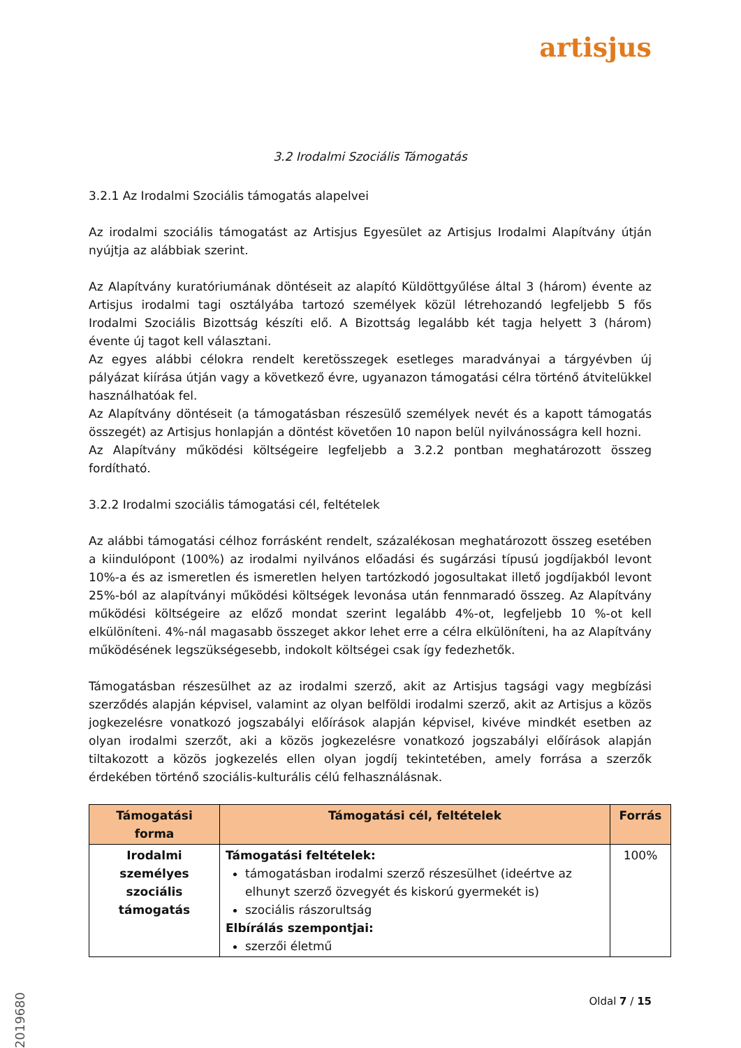artisjus
3.2 Irodalmi Szociális Támogatás
3.2.1 Az Irodalmi Szociális támogatás alapelvei
Az irodalmi szociális támogatást az Artisjus Egyesület az Artisjus Irodalmi Alapítvány útján nyújtja az alábbiak szerint.
Az Alapítvány kuratóriumának döntéseit az alapító Küldöttgyűlése által 3 (három) évente az Artisjus irodalmi tagi osztályába tartozó személyek közül létrehozandó legfeljebb 5 fős Irodalmi Szociális Bizottság készíti elő. A Bizottság legalább két tagja helyett 3 (három) évente új tagot kell választani.
Az egyes alábbi célokra rendelt keretösszegek esetleges maradványai a tárgyévben új pályázat kiírása útján vagy a következő évre, ugyanazon támogatási célra történő átvitelükkel használhatóak fel.
Az Alapítvány döntéseit (a támogatásban részesülő személyek nevét és a kapott támogatás összegét) az Artisjus honlapján a döntést követően 10 napon belül nyilvánosságra kell hozni.
Az Alapítvány működési költségeire legfeljebb a 3.2.2 pontban meghatározott összeg fordítható.
3.2.2 Irodalmi szociális támogatási cél, feltételek
Az alábbi támogatási célhoz forrásként rendelt, százalékosan meghatározott összeg esetében a kiindulópont (100%) az irodalmi nyilvános előadási és sugárzási típusú jogdíjakból levont 10%-a és az ismeretlen és ismeretlen helyen tartózkodó jogosultakat illető jogdíjakból levont 25%-ból az alapítványi működési költségek levonása után fennmaradó összeg. Az Alapítvány működési költségeire az előző mondat szerint legalább 4%-ot, legfeljebb 10 %-ot kell elkülöníteni. 4%-nál magasabb összeget akkor lehet erre a célra elkülöníteni, ha az Alapítvány működésének legszükségesebb, indokolt költségei csak így fedezhetők.
Támogatásban részesülhet az az irodalmi szerző, akit az Artisjus tagsági vagy megbízási szerződés alapján képvisel, valamint az olyan belföldi irodalmi szerző, akit az Artisjus a közös jogkezelésre vonatkozó jogszabályi előírások alapján képvisel, kivéve mindkét esetben az olyan irodalmi szerzőt, aki a közös jogkezelésre vonatkozó jogszabályi előírások alapján tiltakozott a közös jogkezelés ellen olyan jogdíj tekintetében, amely forrása a szerzők érdekében történő szociális-kulturális célú felhasználásnak.
| Támogatási forma | Támogatási cél, feltételek | Forrás |
| --- | --- | --- |
| Irodalmi személyes szociális támogatás | Támogatási feltételek: támogatásban irodalmi szerző részesülhet (ideértve az elhunyt szerző özvegyét és kiskorú gyermekét is) szociális rászorultság Elbírálás szempontjai: szerzői életmű | 100% |
Oldal 7 / 15
2019680